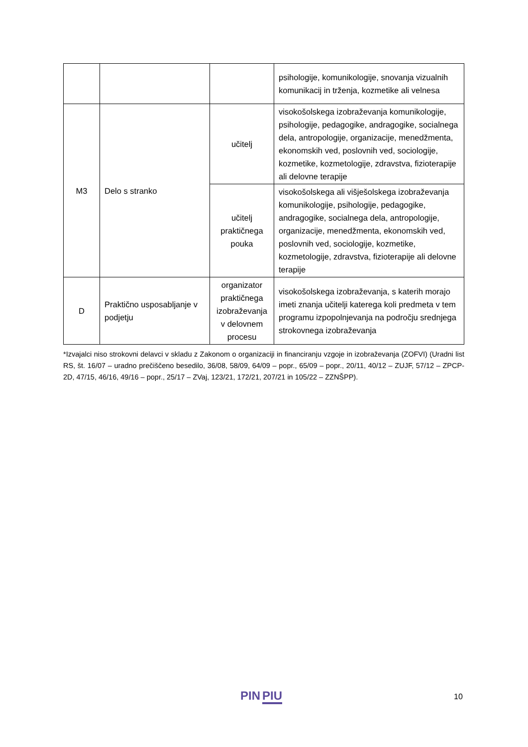| | | | psihologije, komunikologije, snovanja vizualnih komunikacij in trženja, kozmetike ali velnesa |
| M3 | Delo s stranko | učitelj | visokošolskega izobraževanja komunikologije, psihologije, pedagogike, andragogike, socialnega dela, antropologije, organizacije, menedžmenta, ekonomskih ved, poslovnih ved, sociologije, kozmetike, kozmetologije, zdravstva, fizioterapije ali delovne terapije |
| | | učitelj praktičnega pouka | visokošolskega ali višješolskega izobraževanja komunikologije, psihologije, pedagogike, andragogike, socialnega dela, antropologije, organizacije, menedžmenta, ekonomskih ved, poslovnih ved, sociologije, kozmetike, kozmetologije, zdravstva, fizioterapije ali delovne terapije |
| D | Praktično usposabljanje v podjetju | organizator praktičnega izobraževanja v delovnem procesu | visokošolskega izobraževanja, s katerih morajo imeti znanja učitelji katerega koli predmeta v tem programu izpopolnjevanja na področju srednjega strokovnega izobraževanja |
*Izvajalci niso strokovni delavci v skladu z Zakonom o organizaciji in financiranju vzgoje in izobraževanja (ZOFVI) (Uradni list RS, št. 16/07 – uradno prečiščeno besedilo, 36/08, 58/09, 64/09 – popr., 65/09 – popr., 20/11, 40/12 – ZUJF, 57/12 – ZPCP-2D, 47/15, 46/16, 49/16 – popr., 25/17 – ZVaj, 123/21, 172/21, 207/21 in 105/22 – ZZNŠPP).
PIN PIU 10